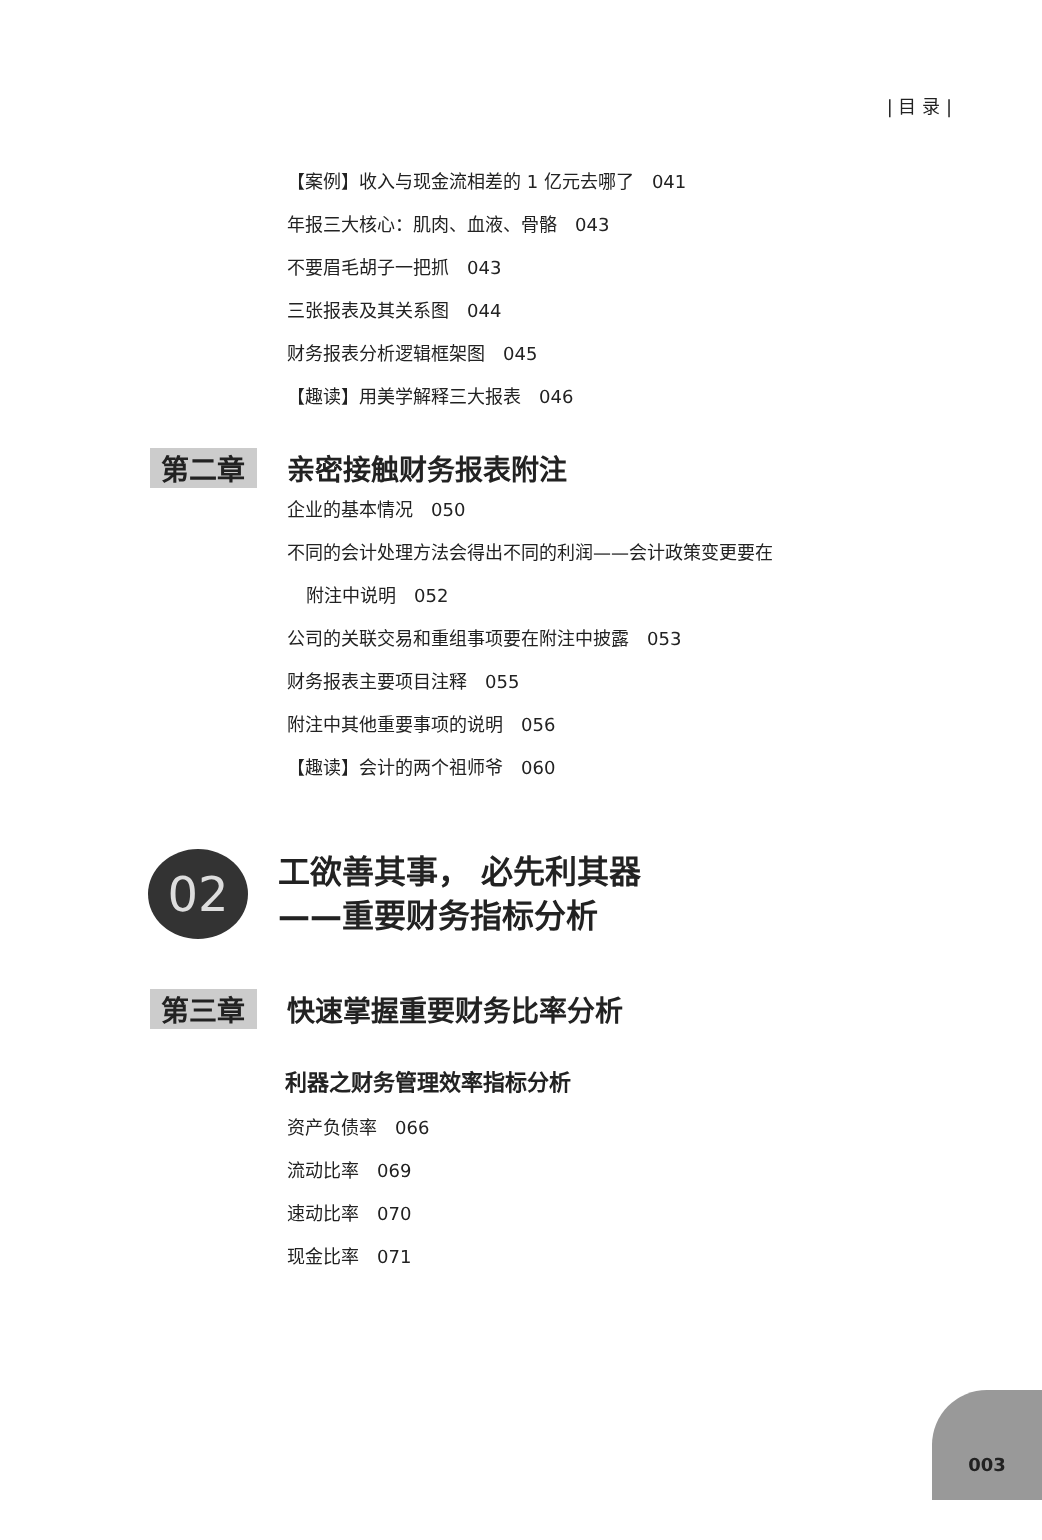| 目 录 |
【案例】收入与现金流相差的 1 亿元去哪了　041
年报三大核心：肌肉、血液、骨骼　043
不要眉毛胡子一把抓　043
三张报表及其关系图　044
财务报表分析逻辑框架图　045
【趣读】用美学解释三大报表　046
第二章 亲密接触财务报表附注
企业的基本情况　050
不同的会计处理方法会得出不同的利润——会计政策变更要在
附注中说明　052
公司的关联交易和重组事项要在附注中披露　053
财务报表主要项目注释　055
附注中其他重要事项的说明　056
【趣读】会计的两个祖师爷　060
02
工欲善其事， 必先利其器
——重要财务指标分析
第三章 快速掌握重要财务比率分析
利器之财务管理效率指标分析
资产负债率　066
流动比率　069
速动比率　070
现金比率　071
003